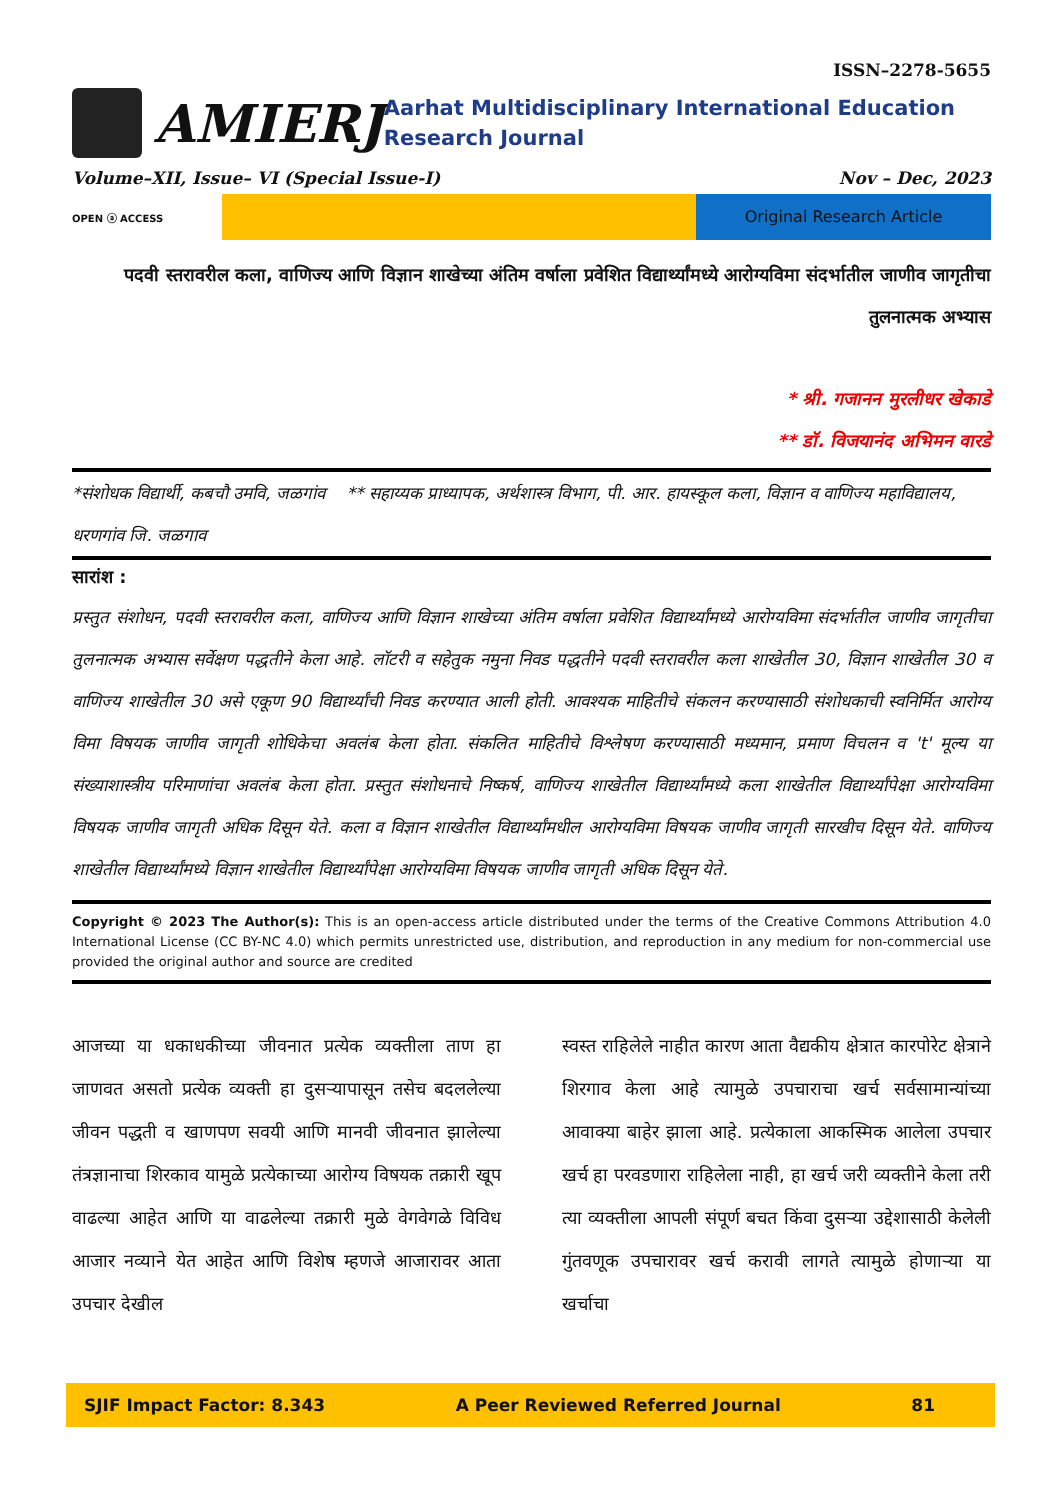ISSN–2278-5655
AMIERJ
Aarhat Multidisciplinary International Education Research Journal
Volume–XII, Issue– VI (Special Issue-I) Nov – Dec, 2023
OPEN ⓐ ACCESS
Original Research Article
पदवी स्तरावरील कला, वाणिज्य आणि विज्ञान शाखेच्या अंतिम वर्षाला प्रवेशित विद्यार्थ्यांमध्ये आरोग्यविमा संदर्भातील जाणीव जागृतीचा तुलनात्मक अभ्यास
* श्री. गजानन मुरलीधर खेकाडे
** डॉ. विजयानंद अभिमन वारडे
*संशोधक विद्यार्थी, कबचौ उमवि, जळगांव ** सहाय्यक प्राध्यापक, अर्थशास्त्र विभाग, पी. आर. हायस्कूल कला, विज्ञान व वाणिज्य महाविद्यालय, धरणगांव जि. जळगाव
सारांश :
प्रस्तुत संशोधन, पदवी स्तरावरील कला, वाणिज्य आणि विज्ञान शाखेच्या अंतिम वर्षाला प्रवेशित विद्यार्थ्यांमध्ये आरोग्यविमा संदर्भातील जाणीव जागृतीचा तुलनात्मक अभ्यास सर्वेक्षण पद्धतीने केला आहे. लॉटरी व सहेतुक नमुना निवड पद्धतीने पदवी स्तरावरील कला शाखेतील 30, विज्ञान शाखेतील 30 व वाणिज्य शाखेतील 30 असे एकूण 90 विद्यार्थ्यांची निवड करण्यात आली होती. आवश्यक माहितीचे संकलन करण्यासाठी संशोधकाची स्वनिर्मित आरोग्य विमा विषयक जाणीव जागृती शोधिकेचा अवलंब केला होता. संकलित माहितीचे विश्लेषण करण्यासाठी मध्यमान, प्रमाण विचलन व 't' मूल्य या संख्याशास्त्रीय परिमाणांचा अवलंब केला होता. प्रस्तुत संशोधनाचे निष्कर्ष, वाणिज्य शाखेतील विद्यार्थ्यांमध्ये कला शाखेतील विद्यार्थ्यांपेक्षा आरोग्यविमा विषयक जाणीव जागृती अधिक दिसून येते. कला व विज्ञान शाखेतील विद्यार्थ्यांमधील आरोग्यविमा विषयक जाणीव जागृती सारखीच दिसून येते. वाणिज्य शाखेतील विद्यार्थ्यांमध्ये विज्ञान शाखेतील विद्यार्थ्यांपेक्षा आरोग्यविमा विषयक जाणीव जागृती अधिक दिसून येते.
Copyright © 2023 The Author(s): This is an open-access article distributed under the terms of the Creative Commons Attribution 4.0 International License (CC BY-NC 4.0) which permits unrestricted use, distribution, and reproduction in any medium for non-commercial use provided the original author and source are credited
आजच्या या धकाधकीच्या जीवनात प्रत्येक व्यक्तीला ताण हा जाणवत असतो प्रत्येक व्यक्ती हा दुसऱ्यापासून तसेच बदललेल्या जीवन पद्धती व खाणपण सवयी आणि मानवी जीवनात झालेल्या तंत्रज्ञानाचा शिरकाव यामुळे प्रत्येकाच्या आरोग्य विषयक तक्रारी खूप वाढल्या आहेत आणि या वाढलेल्या तक्रारी मुळे वेगवेगळे विविध आजार नव्याने येत आहेत आणि विशेष म्हणजे आजारावर आता उपचार देखील
स्वस्त राहिलेले नाहीत कारण आता वैद्यकीय क्षेत्रात कारपोरेट क्षेत्राने शिरगाव केला आहे त्यामुळे उपचाराचा खर्च सर्वसामान्यांच्या आवाक्या बाहेर झाला आहे. प्रत्येकाला आकस्मिक आलेला उपचार खर्च हा परवडणारा राहिलेला नाही, हा खर्च जरी व्यक्तीने केला तरी त्या व्यक्तीला आपली संपूर्ण बचत किंवा दुसऱ्या उद्देशासाठी केलेली गुंतवणूक उपचारावर खर्च करावी लागते त्यामुळे होणाऱ्या या खर्चाचा
SJIF Impact Factor: 8.343 A Peer Reviewed Referred Journal 81